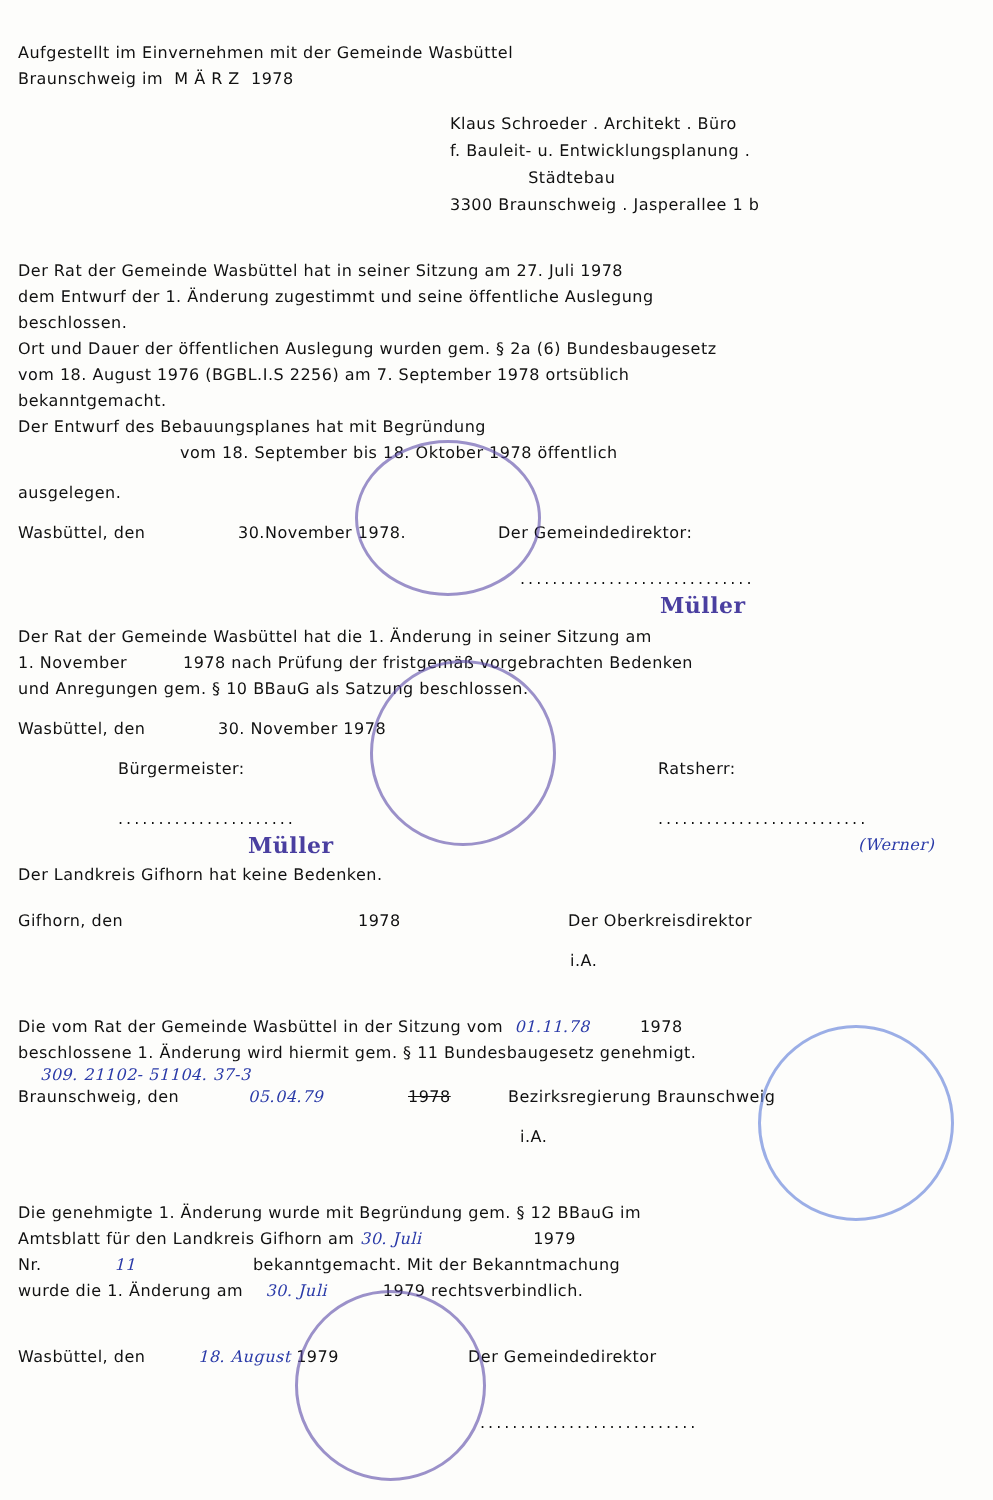Aufgestellt im Einvernehmen mit der Gemeinde Wasbüttel
Braunschweig im M Ä R Z 1978
Klaus Schroeder . Architekt . Büro
f. Bauleit- u. Entwicklungsplanung .
Städtebau
3300 Braunschweig . Jasperallee 1 b
Der Rat der Gemeinde Wasbüttel hat in seiner Sitzung am 27. Juli 1978
dem Entwurf der 1. Änderung zugestimmt und seine öffentliche Auslegung
beschlossen.
Ort und Dauer der öffentlichen Auslegung wurden gem. § 2a (6) Bundesbaugesetz
vom 18. August 1976 (BGBL.I.S 2256) am 7. September 1978 ortsüblich
bekanntgemacht.
Der Entwurf des Bebauungsplanes hat mit Begründung
vom 18. September bis 18. Oktober 1978 öffentlich
ausgelegen.
Wasbüttel, den 30.November 1978. Der Gemeindedirektor:
.............................
Müller
Der Rat der Gemeinde Wasbüttel hat die 1. Änderung in seiner Sitzung am
1. November 1978 nach Prüfung der fristgemäß vorgebrachten Bedenken
und Anregungen gem. § 10 BBauG als Satzung beschlossen.
Wasbüttel, den 30. November 1978
Bürgermeister: Ratsherr:
................................................
Müller (Werner)
Der Landkreis Gifhorn hat keine Bedenken.
Gifhorn, den 1978 Der Oberkreisdirektor
i.A.
Die vom Rat der Gemeinde Wasbüttel in der Sitzung vom 01.11.78 1978
beschlossene 1. Änderung wird hiermit gem. § 11 Bundesbaugesetz genehmigt.
309. 21102- 51104. 37-3
Braunschweig, den 05.04.79 1978 Bezirksregierung Braunschweig
i.A.
Die genehmigte 1. Änderung wurde mit Begründung gem. § 12 BBauG im
Amtsblatt für den Landkreis Gifhorn am 30. Juli 1979
Nr. 11 bekanntgemacht. Mit der Bekanntmachung
wurde die 1. Änderung am 30. Juli 1979 rechtsverbindlich.
Wasbüttel, den 18. August 1979 Der Gemeindedirektor
...........................